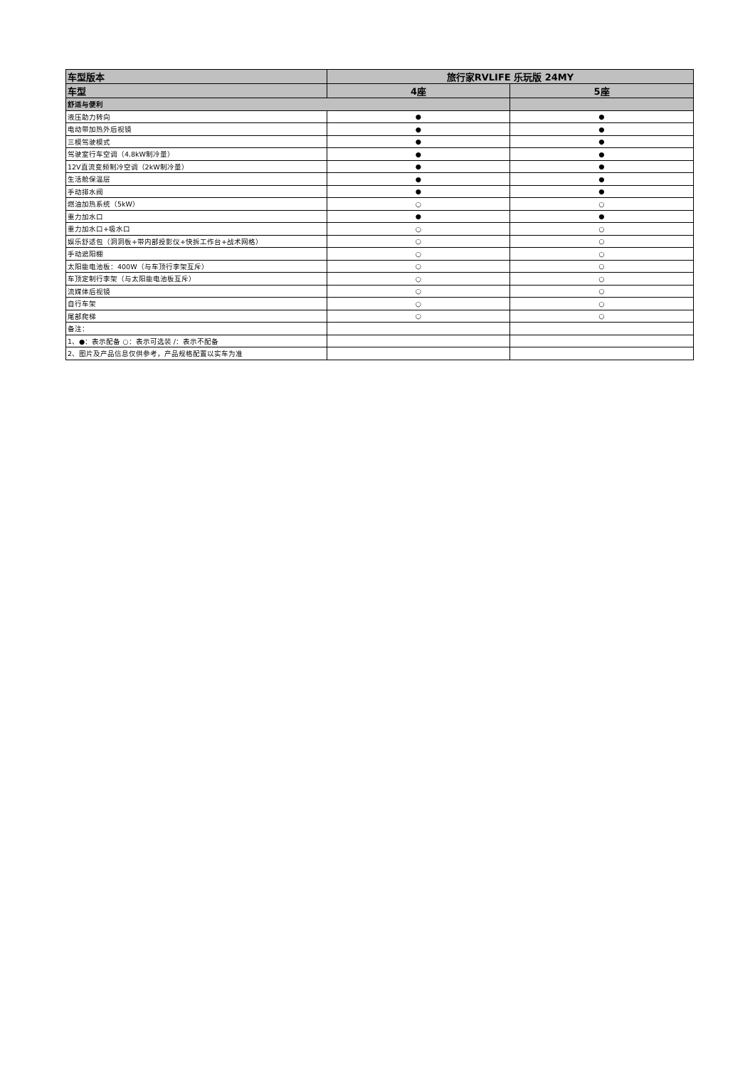| 车型版本 | 旅行家RVLIFE 乐玩版 24MY | |
| --- | --- | --- |
| 车型 | 4座 | 5座 |
| 舒适与便利 | | |
| 液压助力转向 | ● | ● |
| 电动带加热外后视镜 | ● | ● |
| 三模驾驶模式 | ● | ● |
| 驾驶室行车空调（4.8kW制冷量） | ● | ● |
| 12V直流变频制冷空调（2kW制冷量） | ● | ● |
| 生活舱保温层 | ● | ● |
| 手动排水阀 | ● | ● |
| 燃油加热系统（5kW） | ○ | ○ |
| 重力加水口 | ● | ● |
| 重力加水口+吸水口 | ○ | ○ |
| 娱乐舒适包（洞洞板+带内部投影仪+快拆工作台+战术网格） | ○ | ○ |
| 手动遮阳棚 | ○ | ○ |
| 太阳能电池板：400W（与车顶行李架互斥） | ○ | ○ |
| 车顶定制行李架（与太阳能电池板互斥） | ○ | ○ |
| 流媒体后视镜 | ○ | ○ |
| 自行车架 | ○ | ○ |
| 尾部爬梯 | ○ | ○ |
| 备注： | | |
| 1、●：表示配备 ○：表示可选装 /：表示不配备 | | |
| 2、图片及产品信息仅供参考，产品规格配置以实车为准 | | |